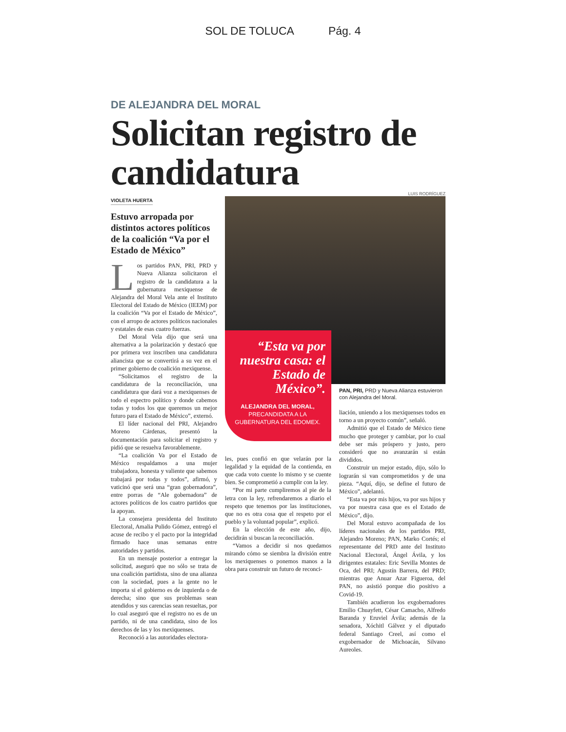SOL DE TOLUCA Pág. 4
DE ALEJANDRA DEL MORAL
Solicitan registro de candidatura
LUIS RODRÍGUEZ
VIOLETA HUERTA
Estuvo arropada por distintos actores políticos de la coalición “Va por el Estado de México”
Los partidos PAN, PRI, PRD y Nueva Alianza solicitaron el registro de la candidatura a la gubernatura mexiquense de Alejandra del Moral Vela ante el Instituto Electoral del Estado de México (IEEM) por la coalición “Va por el Estado de México”, con el arropo de actores políticos nacionales y estatales de esas cuatro fuerzas.
Del Moral Vela dijo que será una alternativa a la polarización y destacó que por primera vez inscriben una candidatura aliancista que se convertirá a su vez en el primer gobierno de coalición mexiquense.
“Solicitamos el registro de la candidatura de la reconciliación, una candidatura que dará voz a mexiquenses de todo el espectro político y donde cabemos todas y todos los que queremos un mejor futuro para el Estado de México”, externó.
El líder nacional del PRI, Alejandro Moreno Cárdenas, presentó la documentación para solicitar el registro y pidió que se resuelva favorablemente.
“La coalición Va por el Estado de México respaldamos a una mujer trabajadora, honesta y valiente que sabemos trabajará por todas y todos”, afirmó, y vaticinó que será una “gran gobernadora”, entre porras de “Ale gobernadora” de actores políticos de los cuatro partidos que la apoyan.
La consejera presidenta del Instituto Electoral, Amalia Pulido Gómez, entregó el acuse de recibo y el pacto por la integridad firmado hace unas semanas entre autoridades y partidos.
En un mensaje posterior a entregar la solicitud, aseguró que no sólo se trata de una coalición partidista, sino de una alianza con la sociedad, pues a la gente no le importa si el gobierno es de izquierda o de derecha; sino que sus problemas sean atendidos y sus carencias sean resueltas, por lo cual aseguró que el registro no es de un partido, ni de una candidata, sino de los derechos de las y los mexiquenses.
Reconoció a las autoridades electora-
“Esta va por nuestra casa: el Estado de México”.
ALEJANDRA DEL MORAL,
PRECANDIDATA A LA GUBERNATURA DEL EDOMEX.
les, pues confió en que velarán por la legalidad y la equidad de la contienda, en que cada voto cuente lo mismo y se cuente bien. Se comprometió a cumplir con la ley.
“Por mi parte cumpliremos al pie de la letra con la ley, refrendaremos a diario el respeto que tenemos por las instituciones, que no es otra cosa que el respeto por el pueblo y la voluntad popular”, explicó.
En la elección de este año, dijo, decidirán si buscan la reconciliación.
“Vamos a decidir si nos quedamos mirando cómo se siembra la división entre los mexiquenses o ponemos manos a la obra para construir un futuro de reconci-
PAN, PRI, PRD y Nueva Alianza estuvieron con Alejandra del Moral.
liación, uniendo a los mexiquenses todos en torno a un proyecto común”, señaló.
Admitió que el Estado de México tiene mucho que proteger y cambiar, por lo cual debe ser más próspero y justo, pero consideró que no avanzarán si están divididos.
Construir un mejor estado, dijo, sólo lo lograrán si van comprometidos y de una pieza. “Aquí, dijo, se define el futuro de México”, adelantó.
“Esta va por mis hijos, va por sus hijos y va por nuestra casa que es el Estado de México”, dijo.
Del Moral estuvo acompañada de los líderes nacionales de los partidos PRI, Alejandro Moreno; PAN, Marko Cortés; el representante del PRD ante del Instituto Nacional Electoral, Ángel Ávila, y los dirigentes estatales: Eric Sevilla Montes de Oca, del PRI; Agustín Barrera, del PRD; mientras que Anuar Azar Figueroa, del PAN, no asistió porque dio positivo a Covid-19.
También acudieron los exgobernadores Emilio Chuayfett, César Camacho, Alfredo Baranda y Eruviel Ávila; además de la senadora, Xóchitl Gálvez y el diputado federal Santiago Creel, así como el exgobernador de Michoacán, Silvano Aureoles.